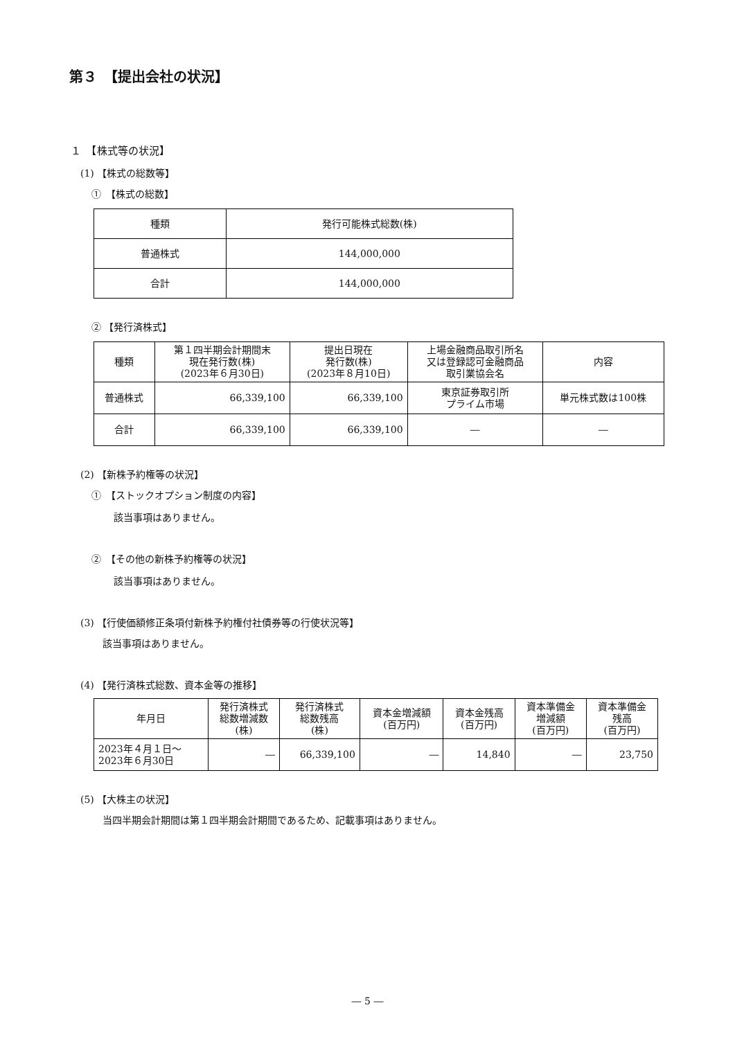第３　【提出会社の状況】
１　【株式等の状況】
(1) 【株式の総数等】
①　【株式の総数】
| 種類 | 発行可能株式総数(株) |
| --- | --- |
| 普通株式 | 144,000,000 |
| 合計 | 144,000,000 |
② 【発行済株式】
| 種類 | 第１四半期会計期間末 現在発行数(株) (2023年６月30日) | 提出日現在 発行数(株) (2023年８月10日) | 上場金融商品取引所名 又は登録認可金融商品 取引業協会名 | 内容 |
| --- | --- | --- | --- | --- |
| 普通株式 | 66,339,100 | 66,339,100 | 東京証券取引所 プライム市場 | 単元株式数は100株 |
| 合計 | 66,339,100 | 66,339,100 | ― | ― |
(2) 【新株予約権等の状況】
①　【ストックオプション制度の内容】
該当事項はありません。
②　【その他の新株予約権等の状況】
該当事項はありません。
(3) 【行使価額修正条項付新株予約権付社債券等の行使状況等】
該当事項はありません。
(4) 【発行済株式総数、資本金等の推移】
| 年月日 | 発行済株式 総数増減数 (株) | 発行済株式 総数残高 (株) | 資本金増減額 (百万円) | 資本金残高 (百万円) | 資本準備金 増減額 (百万円) | 資本準備金 残高 (百万円) |
| --- | --- | --- | --- | --- | --- | --- |
| 2023年４月１日～ 2023年６月30日 | ― | 66,339,100 | ― | 14,840 | ― | 23,750 |
(5) 【大株主の状況】
当四半期会計期間は第１四半期会計期間であるため、記載事項はありません。
― 5 ―